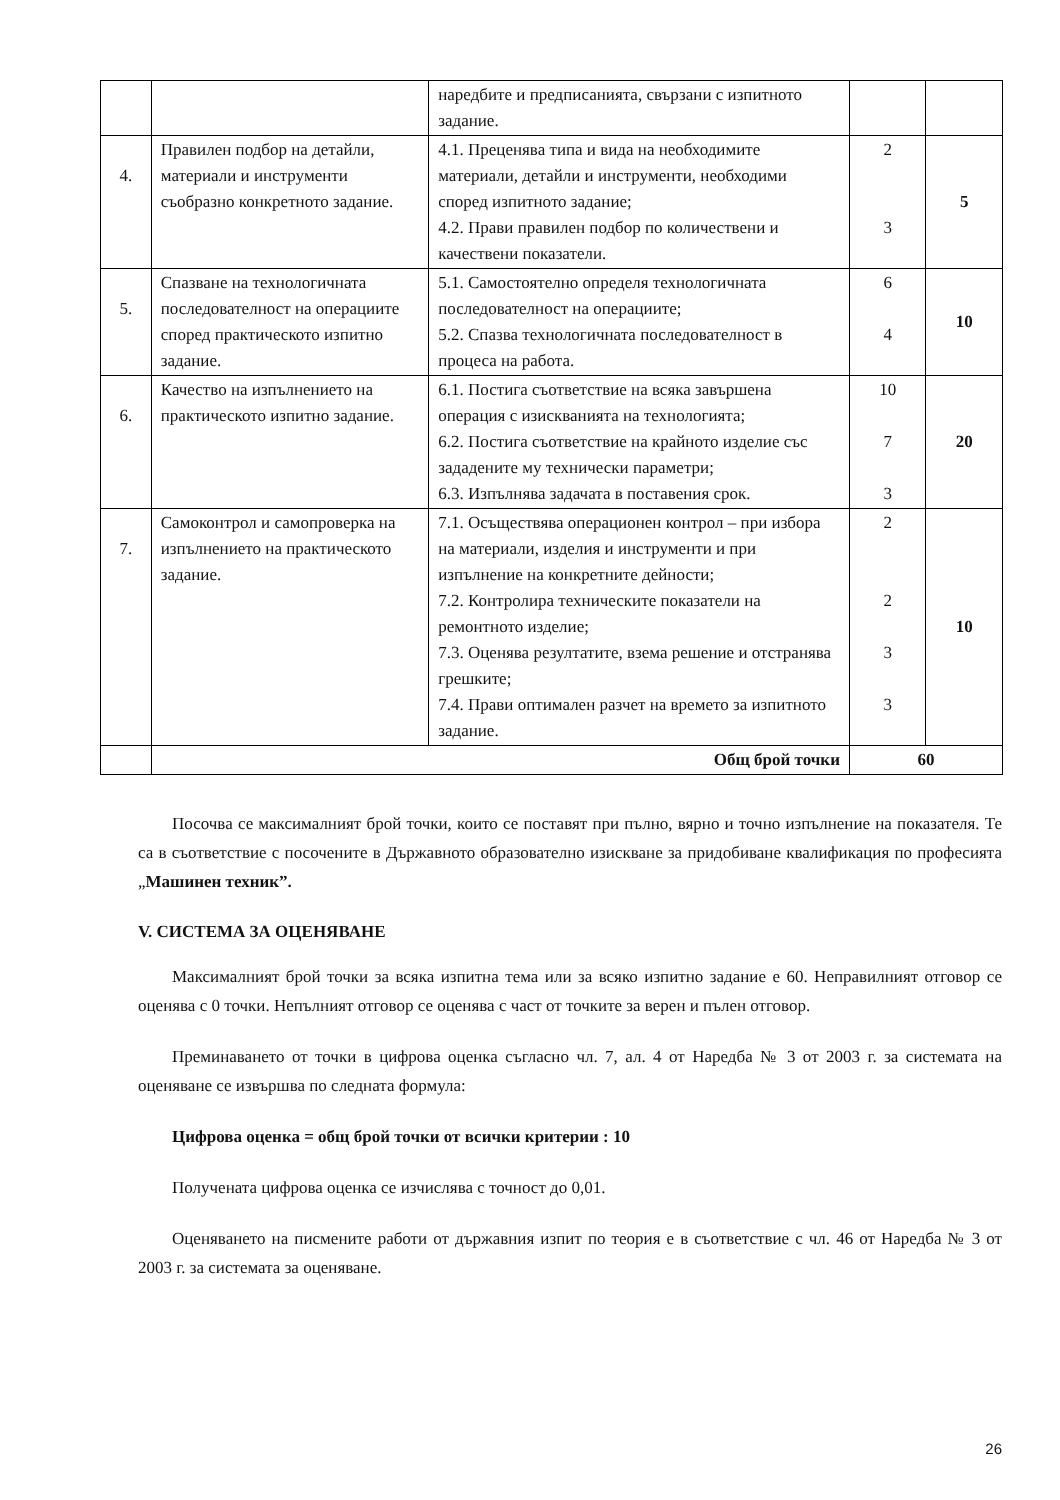| | | наредбите и предписанията, свързани с изпитното задание. | | |
| 4. | Правилен подбор на детайли, материали и инструменти съобразно конкретното задание. | 4.1. Преценява типа и вида на необходимите материали, детайли и инструменти, необходими според изпитното задание; 4.2. Прави правилен подбор по количествени и качествени показатели. | 2 3 | 5 |
| 5. | Спазване на технологичната последователност на операциите според практическото изпитно задание. | 5.1. Самостоятелно определя технологичната последователност на операциите; 5.2. Спазва технологичната последователност в процеса на работа. | 6 4 | 10 |
| 6. | Качество на изпълнението на практическото изпитно задание. | 6.1. Постига съответствие на всяка завършена операция с изискванията на технологията; 6.2. Постига съответствие на крайното изделие със зададените му технически параметри; 6.3. Изпълнява задачата в поставения срок. | 10 7 3 | 20 |
| 7. | Самоконтрол и самопроверка на изпълнението на практическото задание. | 7.1. Осъществява операционен контрол – при избора на материали, изделия и инструменти и при изпълнение на конкретните дейности; 7.2. Контролира техническите показатели на ремонтното изделие; 7.3. Оценява резултатите, взема решение и отстранява грешките; 7.4. Прави оптимален разчет на времето за изпитното задание. | 2 2 3 3 | 10 |
| | Общ брой точки | | 60 | |
Посочва се максималният брой точки, които се поставят при пълно, вярно и точно изпълнение на показателя. Те са в съответствие с посочените в Държавното образователно изискване за придобиване квалификация по професията „Машинен техник”.
V. СИСТЕМА ЗА ОЦЕНЯВАНЕ
Максималният брой точки за всяка изпитна тема или за всяко изпитно задание е 60. Неправилният отговор се оценява с 0 точки. Непълният отговор се оценява с част от точките за верен и пълен отговор.
Преминаването от точки в цифрова оценка съгласно чл. 7, ал. 4 от Наредба № 3 от 2003 г. за системата на оценяване се извършва по следната формула:
Цифрова оценка = общ брой точки от всички критерии : 10
Получената цифрова оценка се изчислява с точност до 0,01.
Оценяването на писмените работи от държавния изпит по теория е в съответствие с чл. 46 от Наредба № 3 от 2003 г. за системата за оценяване.
26